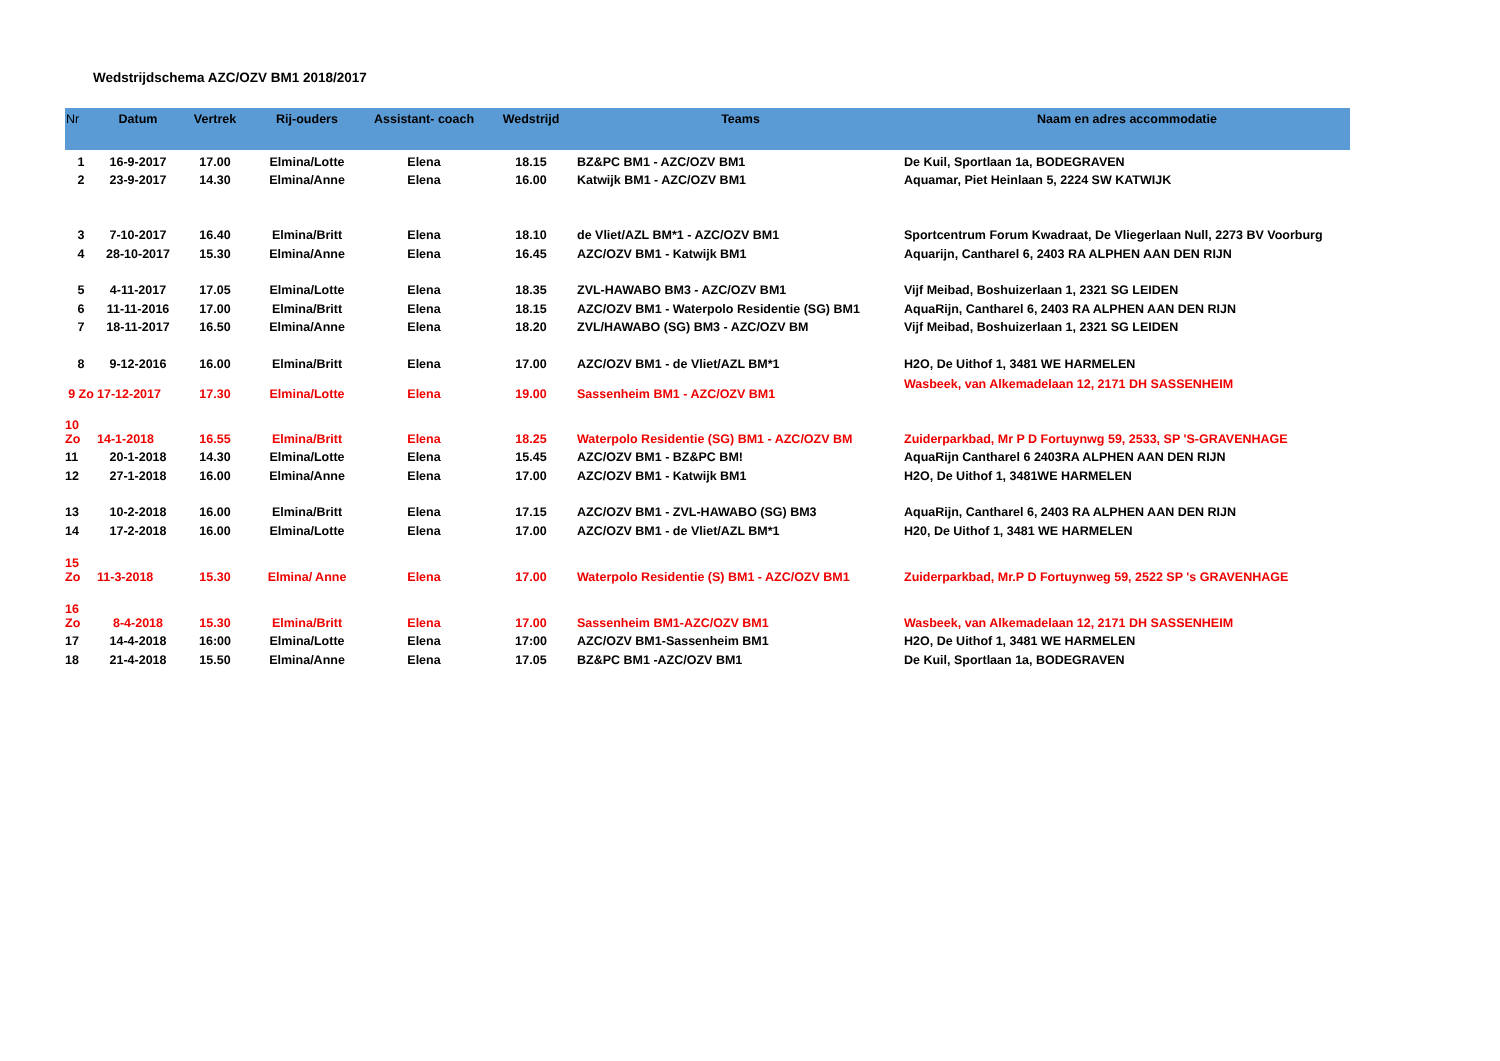Wedstrijdschema AZC/OZV BM1 2018/2017
| Nr | Datum | Vertrek | Rij-ouders | Assistant- coach | Wedstrijd | Teams | Naam en adres accommodatie |
| --- | --- | --- | --- | --- | --- | --- | --- |
| 1 | 16-9-2017 | 17.00 | Elmina/Lotte | Elena | 18.15 | BZ&PC BM1 - AZC/OZV BM1 | De Kuil, Sportlaan 1a, BODEGRAVEN |
| 2 | 23-9-2017 | 14.30 | Elmina/Anne | Elena | 16.00 | Katwijk BM1 - AZC/OZV BM1 | Aquamar, Piet Heinlaan 5, 2224 SW KATWIJK |
| 3 | 7-10-2017 | 16.40 | Elmina/Britt | Elena | 18.10 | de Vliet/AZL BM*1 - AZC/OZV BM1 | Sportcentrum Forum Kwadraat, De Vliegerlaan Null, 2273 BV Voorburg |
| 4 | 28-10-2017 | 15.30 | Elmina/Anne | Elena | 16.45 | AZC/OZV BM1 - Katwijk BM1 | Aquarijn, Cantharel 6, 2403 RA ALPHEN AAN DEN RIJN |
| 5 | 4-11-2017 | 17.05 | Elmina/Lotte | Elena | 18.35 | ZVL-HAWABO BM3 - AZC/OZV BM1 | Vijf Meibad, Boshuizerlaan 1, 2321 SG LEIDEN |
| 6 | 11-11-2016 | 17.00 | Elmina/Britt | Elena | 18.15 | AZC/OZV BM1 - Waterpolo Residentie (SG) BM1 | AquaRijn, Cantharel 6, 2403 RA ALPHEN AAN DEN RIJN |
| 7 | 18-11-2017 | 16.50 | Elmina/Anne | Elena | 18.20 | ZVL/HAWABO (SG) BM3 - AZC/OZV BM | Vijf Meibad, Boshuizerlaan 1, 2321 SG LEIDEN |
| 8 | 9-12-2016 | 16.00 | Elmina/Britt | Elena | 17.00 | AZC/OZV BM1 - de Vliet/AZL BM*1 | H2O, De Uithof 1, 3481 WE HARMELEN |
| 9 Zo | 17-12-2017 | 17.30 | Elmina/Lotte | Elena | 19.00 | Sassenheim BM1 - AZC/OZV BM1 | Wasbeek, van Alkemadelaan 12, 2171 DH SASSENHEIM |
| 10 Zo | 14-1-2018 | 16.55 | Elmina/Britt | Elena | 18.25 | Waterpolo Residentie (SG) BM1 - AZC/OZV BM | Zuiderparkbad, Mr P D Fortuynwg 59, 2533, SP 'S-GRAVENHAGE |
| 11 | 20-1-2018 | 14.30 | Elmina/Lotte | Elena | 15.45 | AZC/OZV BM1 - BZ&PC BM! | AquaRijn Cantharel 6 2403RA ALPHEN AAN DEN RIJN |
| 12 | 27-1-2018 | 16.00 | Elmina/Anne | Elena | 17.00 | AZC/OZV BM1 - Katwijk BM1 | H2O, De Uithof 1, 3481WE HARMELEN |
| 13 | 10-2-2018 | 16.00 | Elmina/Britt | Elena | 17.15 | AZC/OZV BM1 - ZVL-HAWABO (SG) BM3 | AquaRijn, Cantharel 6, 2403 RA ALPHEN AAN DEN RIJN |
| 14 | 17-2-2018 | 16.00 | Elmina/Lotte | Elena | 17.00 | AZC/OZV BM1 - de Vliet/AZL BM*1 | H20, De Uithof 1, 3481 WE HARMELEN |
| 15 Zo | 11-3-2018 | 15.30 | Elmina/ Anne | Elena | 17.00 | Waterpolo Residentie (S) BM1 - AZC/OZV BM1 | Zuiderparkbad, Mr.P D Fortuynweg 59, 2522 SP 's GRAVENHAGE |
| 16 Zo | 8-4-2018 | 15.30 | Elmina/Britt | Elena | 17.00 | Sassenheim BM1-AZC/OZV BM1 | Wasbeek, van Alkemadelaan 12, 2171 DH SASSENHEIM |
| 17 | 14-4-2018 | 16:00 | Elmina/Lotte | Elena | 17:00 | AZC/OZV BM1-Sassenheim BM1 | H2O, De Uithof 1, 3481 WE HARMELEN |
| 18 | 21-4-2018 | 15.50 | Elmina/Anne | Elena | 17.05 | BZ&PC BM1 -AZC/OZV BM1 | De Kuil, Sportlaan 1a, BODEGRAVEN |